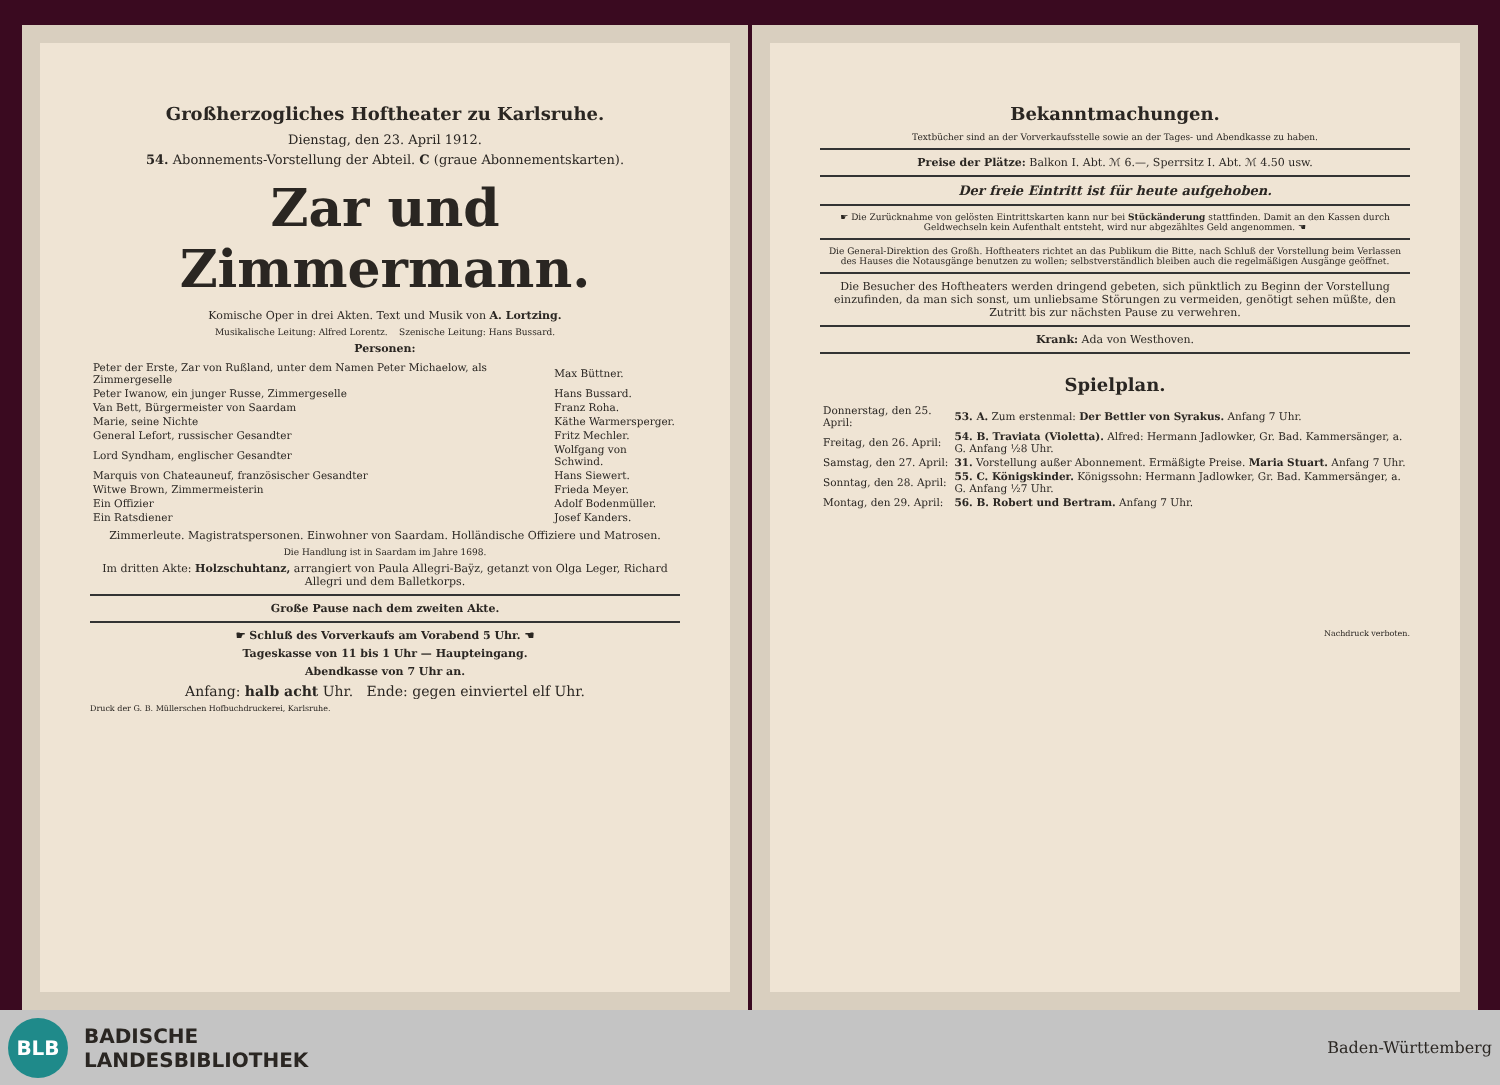Großherzogliches Hoftheater zu Karlsruhe.
Dienstag, den 23. April 1912.
54. Abonnements-Vorstellung der Abteil. C (graue Abonnementskarten).
Zar und Zimmermann.
Komische Oper in drei Akten. Text und Musik von A. Lortzing.
Musikalische Leitung: Alfred Lorentz. Szenische Leitung: Hans Bussard.
Personen:
| Peter der Erste, Zar von Rußland, unter dem Namen Peter Michaelow, als Zimmergeselle | Max Büttner. |
| Peter Iwanow, ein junger Russe, Zimmergeselle | Hans Bussard. |
| Van Bett, Bürgermeister von Saardam | Franz Roha. |
| Marie, seine Nichte | Käthe Warmersperger. |
| General Lefort, russischer Gesandter | Fritz Mechler. |
| Lord Syndham, englischer Gesandter | Wolfgang von Schwind. |
| Marquis von Chateauneuf, französischer Gesandter | Hans Siewert. |
| Witwe Brown, Zimmermeisterin | Frieda Meyer. |
| Ein Offizier | Adolf Bodenmüller. |
| Ein Ratsdiener | Josef Kanders. |
Zimmerleute. Magistratspersonen. Einwohner von Saardam. Holländische Offiziere und Matrosen.
Die Handlung ist in Saardam im Jahre 1698.
Im dritten Akte: Holzschuhtanz, arrangiert von Paula Allegri-Baÿz, getanzt von Olga Leger, Richard Allegri und dem Balletkorps.
Große Pause nach dem zweiten Akte.
☛ Schluß des Vorverkaufs am Vorabend 5 Uhr. ☚
Tageskasse von 11 bis 1 Uhr — Haupteingang.
Abendkasse von 7 Uhr an.
Anfang: halb acht Uhr. Ende: gegen einviertel elf Uhr.
Druck der G. B. Müllerschen Hofbuchdruckerei, Karlsruhe.
Bekanntmachungen.
Textbücher sind an der Vorverkaufsstelle sowie an der Tages- und Abendkasse zu haben.
Preise der Plätze: Balkon I. Abt. ℳ 6.—, Sperrsitz I. Abt. ℳ 4.50 usw.
Der freie Eintritt ist für heute aufgehoben.
☛ Die Zurücknahme von gelösten Eintrittskarten kann nur bei Stückänderung stattfinden. Damit an den Kassen durch Geldwechseln kein Aufenthalt entsteht, wird nur abgezähltes Geld angenommen. ☚
Die General-Direktion des Großh. Hoftheaters richtet an das Publikum die Bitte, nach Schluß der Vorstellung beim Verlassen des Hauses die Notausgänge benutzen zu wollen; selbstverständlich bleiben auch die regelmäßigen Ausgänge geöffnet.
Die Besucher des Hoftheaters werden dringend gebeten, sich pünktlich zu Beginn der Vorstellung einzufinden, da man sich sonst, um unliebsame Störungen zu vermeiden, genötigt sehen müßte, den Zutritt bis zur nächsten Pause zu verwehren.
Krank: Ada von Westhoven.
Spielplan.
| Donnerstag, den 25. April: | 53. A. Zum erstenmal: Der Bettler von Syrakus. Anfang 7 Uhr. |
| Freitag, den 26. April: | 54. B. Traviata (Violetta). Alfred: Hermann Jadlowker, Gr. Bad. Kammersänger, a. G. Anfang ½8 Uhr. |
| Samstag, den 27. April: | 31. Vorstellung außer Abonnement. Ermäßigte Preise. Maria Stuart. Anfang 7 Uhr. |
| Sonntag, den 28. April: | 55. C. Königskinder. Königssohn: Hermann Jadlowker, Gr. Bad. Kammersänger, a. G. Anfang ½7 Uhr. |
| Montag, den 29. April: | 56. B. Robert und Bertram. Anfang 7 Uhr. |
Nachdruck verboten.
BLB
BADISCHE
LANDESBIBLIOTHEK
Baden-Württemberg